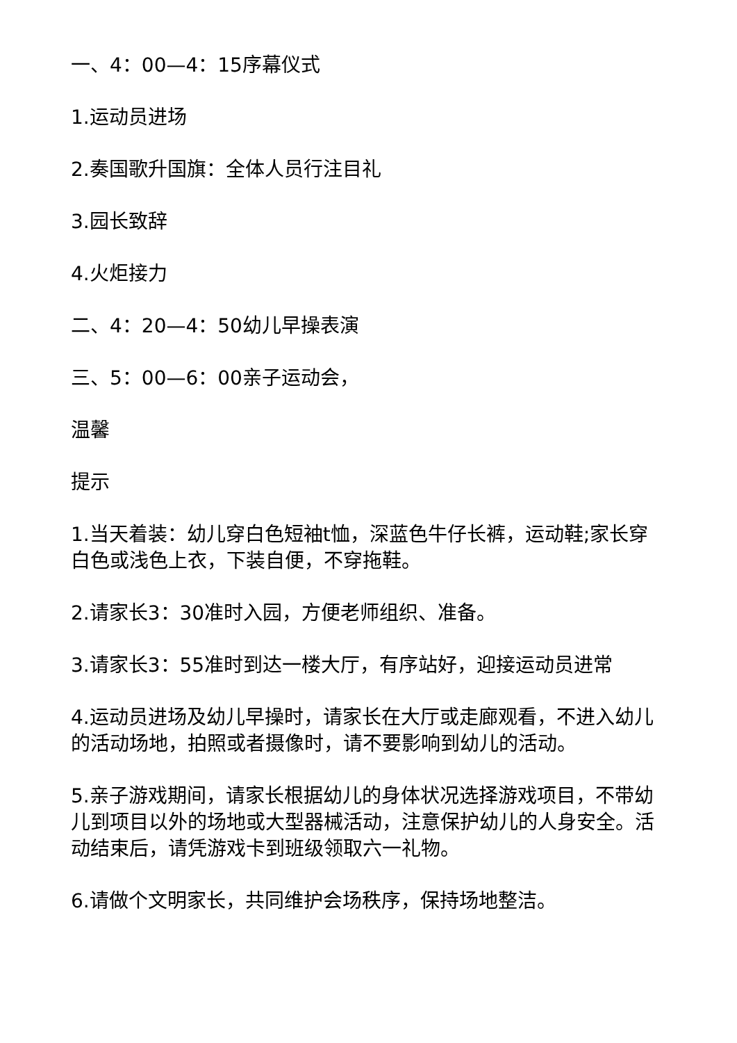一、4：00—4：15序幕仪式
1.运动员进场
2.奏国歌升国旗：全体人员行注目礼
3.园长致辞
4.火炬接力
二、4：20—4：50幼儿早操表演
三、5：00—6：00亲子运动会，
温馨
提示
1.当天着装：幼儿穿白色短袖t恤，深蓝色牛仔长裤，运动鞋;家长穿白色或浅色上衣，下装自便，不穿拖鞋。
2.请家长3：30准时入园，方便老师组织、准备。
3.请家长3：55准时到达一楼大厅，有序站好，迎接运动员进常
4.运动员进场及幼儿早操时，请家长在大厅或走廊观看，不进入幼儿的活动场地，拍照或者摄像时，请不要影响到幼儿的活动。
5.亲子游戏期间，请家长根据幼儿的身体状况选择游戏项目，不带幼儿到项目以外的场地或大型器械活动，注意保护幼儿的人身安全。活动结束后，请凭游戏卡到班级领取六一礼物。
6.请做个文明家长，共同维护会场秩序，保持场地整洁。